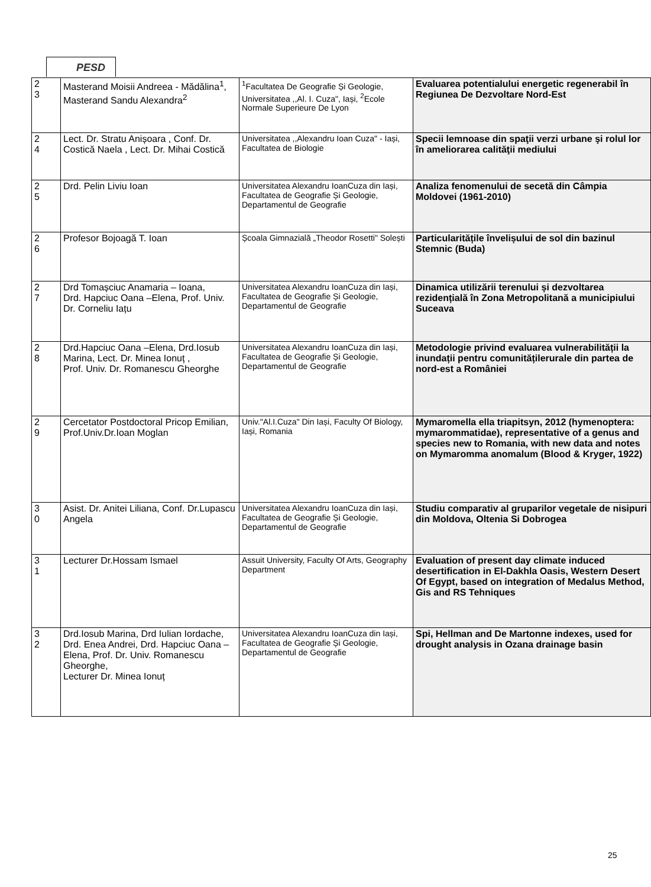PESD
| 2 3 | Masterand Moisii Andreea - Mădălina<sup>1</sup>, Masterand Sandu Alexandra<sup>2</sup> | <sup>1</sup> Facultatea De Geografie Și Geologie, Universitatea ,,Al. I. Cuza", Iași, <sup>2</sup>Ecole Normale Superieure De Lyon | Evaluarea potentialului energetic regenerabil în Regiunea De Dezvoltare Nord-Est |
| 2 4 | Lect. Dr. Stratu Anișoara , Conf. Dr. Costică Naela , Lect. Dr. Mihai Costică | Universitatea ,,Alexandru Ioan Cuza" - Iași, Facultatea de Biologie | Specii lemnoase din spaţii verzi urbane şi rolul lor în ameliorarea calităţii mediului |
| 2 5 | Drd. Pelin Liviu Ioan | Universitatea Alexandru IoanCuza din Iași, Facultatea de Geografie Și Geologie, Departamentul de Geografie | Analiza fenomenului de secetă din Câmpia Moldovei (1961-2010) |
| 2 6 | Profesor Bojoagă T. Ioan | Școala Gimnazială „Theodor Rosetti" Solești | Particularitățile învelișului de sol din bazinul Stemnic (Buda) |
| 2 7 | Drd Tomașciuc Anamaria – Ioana, Drd. Hapciuc Oana –Elena, Prof. Univ. Dr. Corneliu Iațu | Universitatea Alexandru IoanCuza din Iași, Facultatea de Geografie Și Geologie, Departamentul de Geografie | Dinamica utilizării terenului și dezvoltarea rezidențială în Zona Metropolitană a municipiului Suceava |
| 2 8 | Drd.Hapciuc Oana –Elena, Drd.Iosub Marina, Lect. Dr. Minea Ionuț , Prof. Univ. Dr. Romanescu Gheorghe | Universitatea Alexandru IoanCuza din Iași, Facultatea de Geografie Și Geologie, Departamentul de Geografie | Metodologie privind evaluarea vulnerabilității la inundații pentru comunitățilerurale din partea de nord-est a României |
| 2 9 | Cercetator Postdoctoral Pricop Emilian, Prof.Univ.Dr.Ioan Moglan | Univ."Al.I.Cuza" Din Iași, Faculty Of Biology, Iași, Romania | Mymaromella ella triapitsyn, 2012 (hymenoptera: mymarommatidae), representative of a genus and species new to Romania, with new data and notes on Mymaromma anomalum (Blood & Kryger, 1922) |
| 3 0 | Asist. Dr. Anitei Liliana, Conf. Dr.Lupascu Angela | Universitatea Alexandru IoanCuza din Iași, Facultatea de Geografie Și Geologie, Departamentul de Geografie | Studiu comparativ al gruparilor vegetale de nisipuri din Moldova, Oltenia Si Dobrogea |
| 3 1 | Lecturer Dr.Hossam Ismael | Assuit University, Faculty Of Arts, Geography Department | Evaluation of present day climate induced desertification in El-Dakhla Oasis, Western Desert Of Egypt, based on integration of Medalus Method, Gis and RS Tehniques |
| 3 2 | Drd.Iosub Marina, Drd Iulian Iordache, Drd. Enea Andrei, Drd. Hapciuc Oana –Elena, Prof. Dr. Univ. Romanescu Gheorghe, Lecturer Dr. Minea Ionuț | Universitatea Alexandru IoanCuza din Iași, Facultatea de Geografie Și Geologie, Departamentul de Geografie | Spi, Hellman and De Martonne indexes, used for drought analysis in Ozana drainage basin |
25